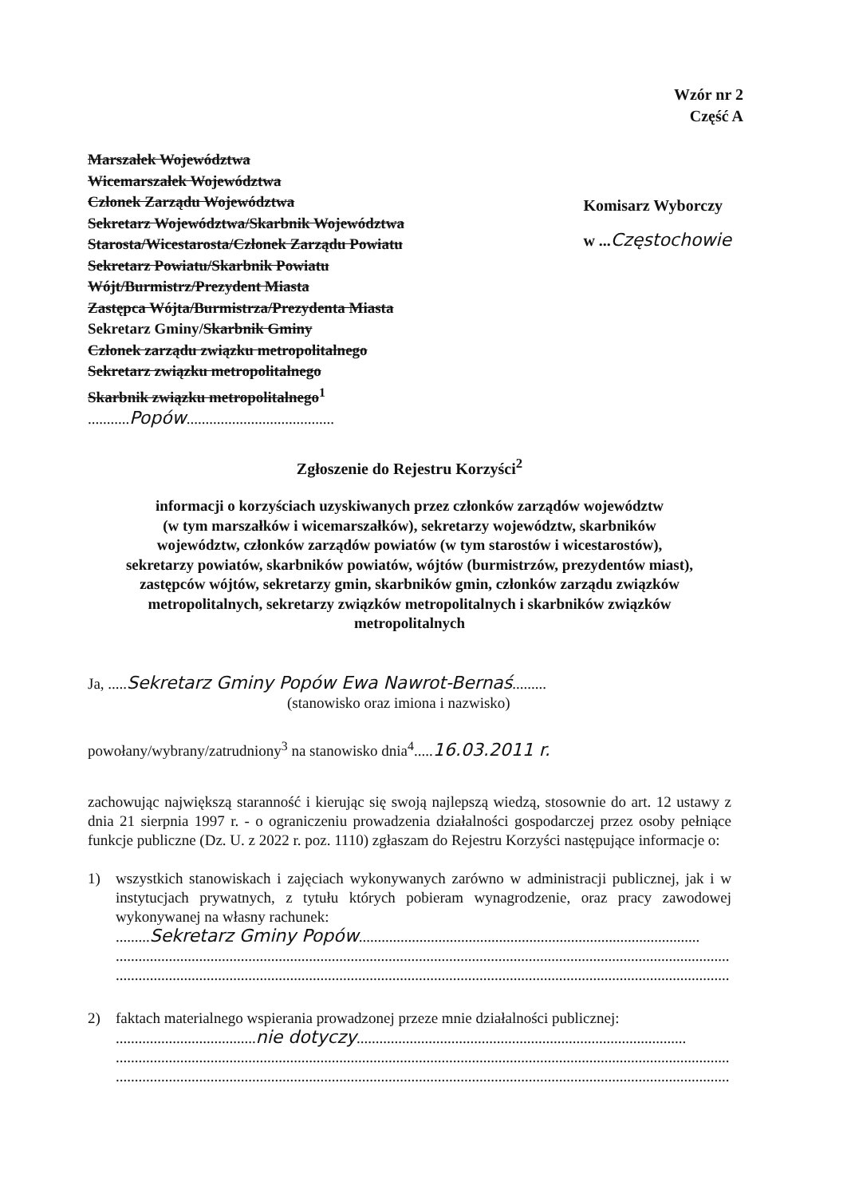Wzór nr 2
Część A
Marszałek Województwa
Wicemarszałek Województwa
Członek Zarządu Województwa
Sekretarz Województwa/Skarbnik Województwa
Starosta/Wicestarosta/Członek Zarządu Powiatu
Sekretarz Powiatu/Skarbnik Powiatu
Wójt/Burmistrz/Prezydent Miasta
Zastępca Wójta/Burmistrza/Prezydenta Miasta
Sekretarz Gminy/Skarbnik Gminy
Członek zarządu związku metropolitalnego
Sekretarz związku metropolitalnego
Skarbnik związku metropolitalnego<sup>1</sup>
...........Popów.......................................
Komisarz Wyborczy
w ...Częstochowie
Zgłoszenie do Rejestru Korzyści<sup>2</sup>
informacji o korzyściach uzyskiwanych przez członków zarządów województw
(w tym marszałków i wicemarszałków), sekretarzy województw, skarbników
województw, członków zarządów powiatów (w tym starostów i wicestarostów),
sekretarzy powiatów, skarbników powiatów, wójtów (burmistrzów, prezydentów miast),
zastępców wójtów, sekretarzy gmin, skarbników gmin, członków zarządu związków
metropolitalnych, sekretarzy związków metropolitalnych i skarbników związków
metropolitalnych
Ja, .....Sekretarz Gminy Popów Ewa Nawrot-Bernaś.........
(stanowisko oraz imiona i nazwisko)
powołany/wybrany/zatrudniony<sup>3</sup> na stanowisko dnia<sup>4</sup>.....16.03.2011 r.
zachowując największą staranność i kierując się swoją najlepszą wiedzą, stosownie do art. 12 ustawy z dnia 21 sierpnia 1997 r. - o ograniczeniu prowadzenia działalności gospodarczej przez osoby pełniące funkcje publiczne (Dz. U. z 2022 r. poz. 1110) zgłaszam do Rejestru Korzyści następujące informacje o:
1) wszystkich stanowiskach i zajęciach wykonywanych zarówno w administracji publicznej, jak i w instytucjach prywatnych, z tytułu których pobieram wynagrodzenie, oraz pracy zawodowej wykonywanej na własny rachunek:
.........Sekretarz Gminy Popów..........................................................................................
..................................................................................................................................................................
..................................................................................................................................................................
2) faktach materialnego wspierania prowadzonej przeze mnie działalności publicznej:
.....................................nie dotyczy.......................................................................................
..................................................................................................................................................................
..................................................................................................................................................................